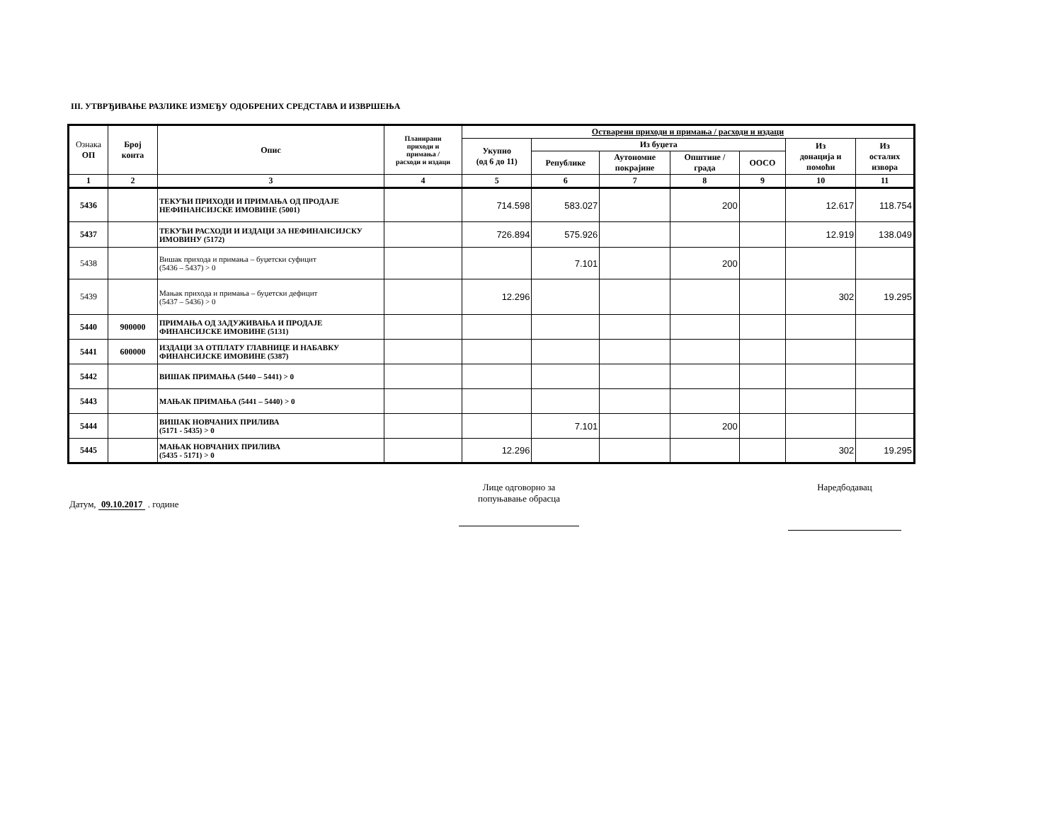III. УТВРЂИВАЊЕ РАЗЛИКЕ ИЗМЕЂУ ОДОБРЕНИХ СРЕДСТАВА И ИЗВРШЕЊА
| Ознака ОП | Број конта | Опис | Планирани приходи и примања / расходи и издаци | Остварени приходи и примања / расходи и издаци | | | | | | |
| --- | --- | --- | --- | --- | --- | --- | --- | --- | --- | --- |
| | | | | Укупно (од 6 до 11) | Из буџета | | | | Из донација и помоћи | Из осталих извора |
| | | | | | Републике | Аутономне покрајине | Општине / града | ООСО | | |
| 1 | 2 | 3 | 4 | 5 | 6 | 7 | 8 | 9 | 10 | 11 |
| 5436 | | ТЕКУЋИ ПРИХОДИ И ПРИМАЊА ОД ПРОДАЈЕ НЕФИНАНСИЈСКЕ ИМОВИНЕ (5001) | | 714.598 | 583.027 | | 200 | | 12.617 | 118.754 |
| 5437 | | ТЕКУЋИ РАСХОДИ И ИЗДАЦИ ЗА НЕФИНАНСИЈСКУ ИМОВИНУ (5172) | | 726.894 | 575.926 | | | | 12.919 | 138.049 |
| 5438 | | Вишак прихода и примања – буџетски суфицит (5436 – 5437) > 0 | | | 7.101 | | 200 | | | |
| 5439 | | Мањак прихода и примања – буџетски дефицит (5437 – 5436) > 0 | | 12.296 | | | | | 302 | 19.295 |
| 5440 | 900000 | ПРИМАЊА ОД ЗАДУЖИВАЊА И ПРОДАЈЕ ФИНАНСИЈСКЕ ИМОВИНЕ (5131) | | | | | | | | |
| 5441 | 600000 | ИЗДАЦИ ЗА ОТПЛАТУ ГЛАВНИЦЕ И НАБАВКУ ФИНАНСИЈСКЕ ИМОВИНЕ (5387) | | | | | | | | |
| 5442 | | ВИШАК ПРИМАЊА (5440 – 5441) > 0 | | | | | | | | |
| 5443 | | МАЊАК ПРИМАЊА (5441 – 5440) > 0 | | | | | | | | |
| 5444 | | ВИШАК НОВЧАНИХ ПРИЛИВА (5171 - 5435) > 0 | | | 7.101 | | 200 | | | |
| 5445 | | МАЊАК НОВЧАНИХ ПРИЛИВА (5435 - 5171) > 0 | | 12.296 | | | | | 302 | 19.295 |
Датум, 09.10.2017 . године
Лице одговорно за
попуњавање обрасца
Наредбодавац